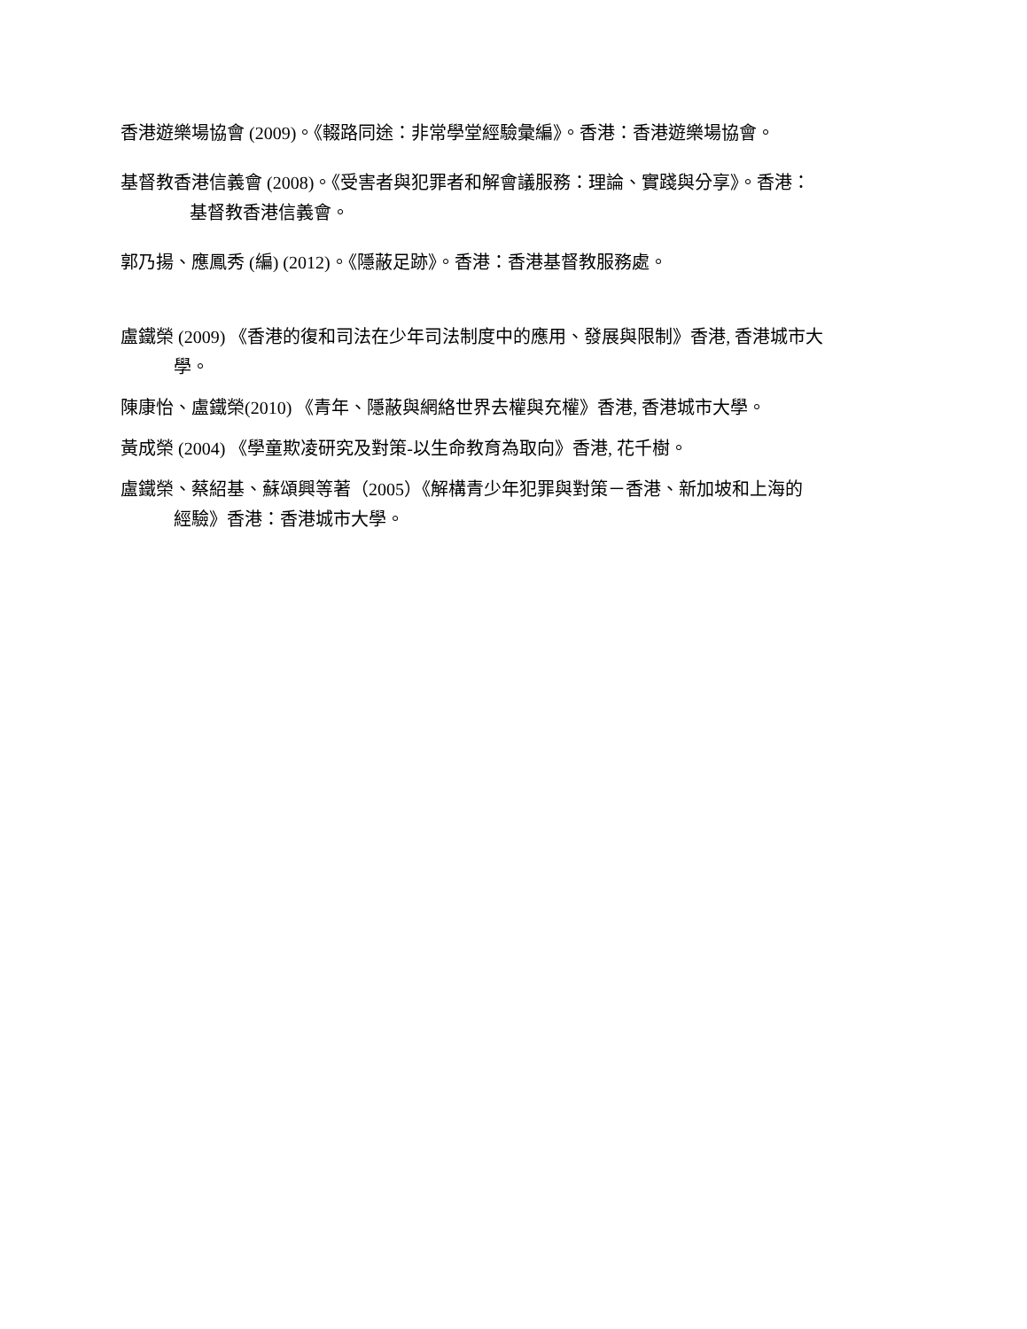香港遊樂場協會 (2009)。《輟路同途：非常學堂經驗彙編》。香港：香港遊樂場協會。
基督教香港信義會 (2008)。《受害者與犯罪者和解會議服務：理論、實踐與分享》。香港：
基督教香港信義會。
郭乃揚、應鳳秀 (編) (2012)。《隱蔽足跡》。香港：香港基督教服務處。
盧鐵榮 (2009) 《香港的復和司法在少年司法制度中的應用、發展與限制》香港, 香港城市大
學。
陳康怡、盧鐵榮(2010) 《青年、隱蔽與網絡世界去權與充權》香港, 香港城市大學。
黃成榮 (2004) 《學童欺凌研究及對策-以生命教育為取向》香港, 花千樹。
盧鐵榮、蔡紹基、蘇頌興等著（2005）《解構青少年犯罪與對策－香港、新加坡和上海的
經驗》香港：香港城市大學。